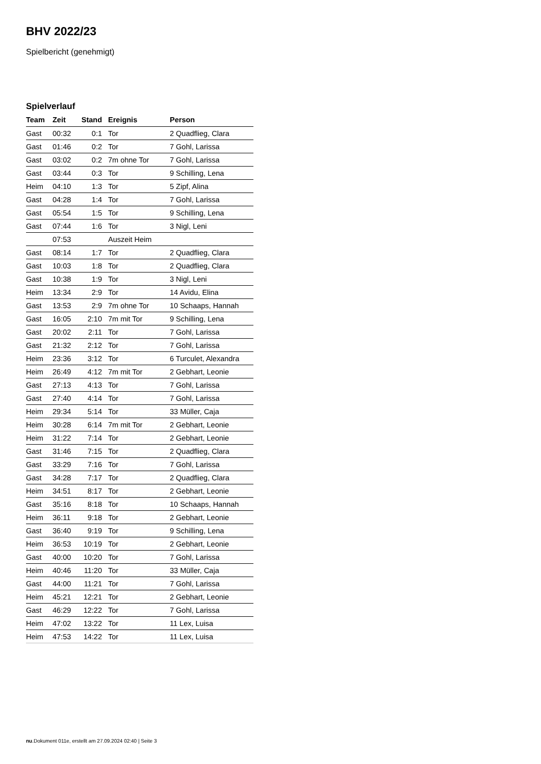BHV 2022/23
Spielbericht (genehmigt)
Spielverlauf
| Team | Zeit | Stand | Ereignis | Person |
| --- | --- | --- | --- | --- |
| Gast | 00:32 | 0:1 | Tor | 2 Quadflieg, Clara |
| Gast | 01:46 | 0:2 | Tor | 7 Gohl, Larissa |
| Gast | 03:02 | 0:2 | 7m ohne Tor | 7 Gohl, Larissa |
| Gast | 03:44 | 0:3 | Tor | 9 Schilling, Lena |
| Heim | 04:10 | 1:3 | Tor | 5 Zipf, Alina |
| Gast | 04:28 | 1:4 | Tor | 7 Gohl, Larissa |
| Gast | 05:54 | 1:5 | Tor | 9 Schilling, Lena |
| Gast | 07:44 | 1:6 | Tor | 3 Nigl, Leni |
| | 07:53 | | Auszeit Heim | |
| Gast | 08:14 | 1:7 | Tor | 2 Quadflieg, Clara |
| Gast | 10:03 | 1:8 | Tor | 2 Quadflieg, Clara |
| Gast | 10:38 | 1:9 | Tor | 3 Nigl, Leni |
| Heim | 13:34 | 2:9 | Tor | 14 Avidu, Elina |
| Gast | 13:53 | 2:9 | 7m ohne Tor | 10 Schaaps, Hannah |
| Gast | 16:05 | 2:10 | 7m mit Tor | 9 Schilling, Lena |
| Gast | 20:02 | 2:11 | Tor | 7 Gohl, Larissa |
| Gast | 21:32 | 2:12 | Tor | 7 Gohl, Larissa |
| Heim | 23:36 | 3:12 | Tor | 6 Turculet, Alexandra |
| Heim | 26:49 | 4:12 | 7m mit Tor | 2 Gebhart, Leonie |
| Gast | 27:13 | 4:13 | Tor | 7 Gohl, Larissa |
| Gast | 27:40 | 4:14 | Tor | 7 Gohl, Larissa |
| Heim | 29:34 | 5:14 | Tor | 33 Müller, Caja |
| Heim | 30:28 | 6:14 | 7m mit Tor | 2 Gebhart, Leonie |
| Heim | 31:22 | 7:14 | Tor | 2 Gebhart, Leonie |
| Gast | 31:46 | 7:15 | Tor | 2 Quadflieg, Clara |
| Gast | 33:29 | 7:16 | Tor | 7 Gohl, Larissa |
| Gast | 34:28 | 7:17 | Tor | 2 Quadflieg, Clara |
| Heim | 34:51 | 8:17 | Tor | 2 Gebhart, Leonie |
| Gast | 35:16 | 8:18 | Tor | 10 Schaaps, Hannah |
| Heim | 36:11 | 9:18 | Tor | 2 Gebhart, Leonie |
| Gast | 36:40 | 9:19 | Tor | 9 Schilling, Lena |
| Heim | 36:53 | 10:19 | Tor | 2 Gebhart, Leonie |
| Gast | 40:00 | 10:20 | Tor | 7 Gohl, Larissa |
| Heim | 40:46 | 11:20 | Tor | 33 Müller, Caja |
| Gast | 44:00 | 11:21 | Tor | 7 Gohl, Larissa |
| Heim | 45:21 | 12:21 | Tor | 2 Gebhart, Leonie |
| Gast | 46:29 | 12:22 | Tor | 7 Gohl, Larissa |
| Heim | 47:02 | 13:22 | Tor | 11 Lex, Luisa |
| Heim | 47:53 | 14:22 | Tor | 11 Lex, Luisa |
nu.Dokument 011e, erstellt am 27.09.2024 02:40 | Seite 3